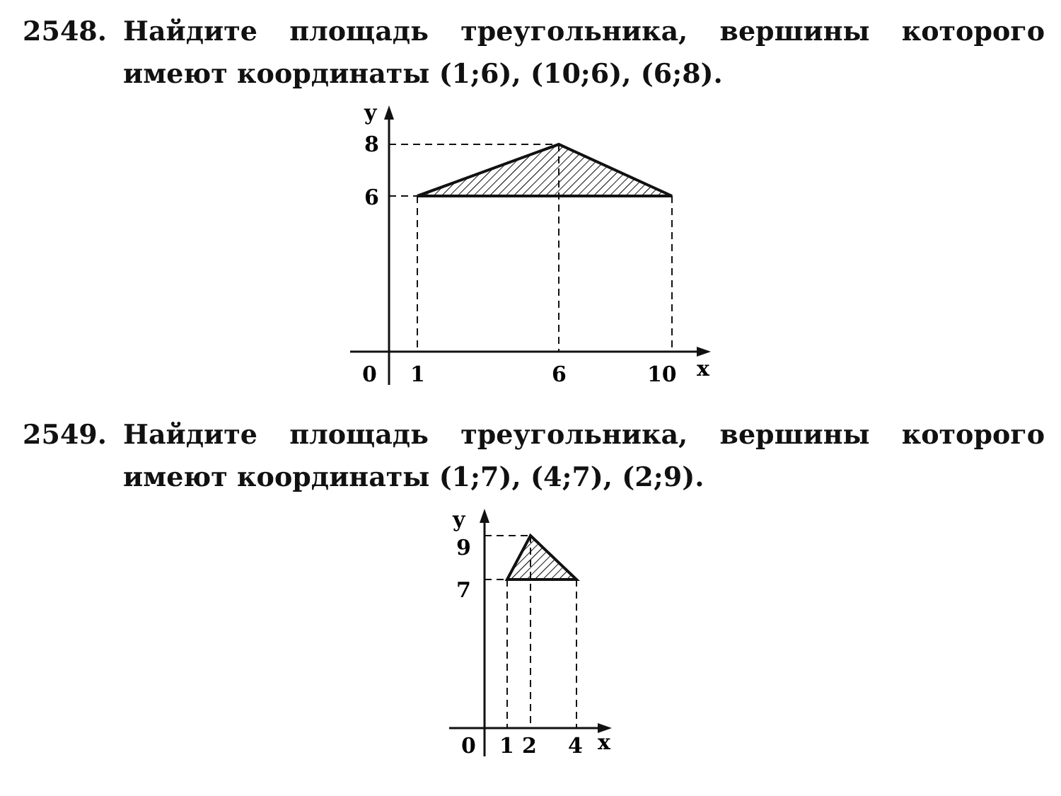2548. Найдите площадь треугольника, вершины которого имеют координаты (1;6), (10;6), (6;8).
y
8
6
0
1
6
10
x
2549. Найдите площадь треугольника, вершины которого имеют координаты (1;7), (4;7), (2;9).
y
9
7
0
1
2
4
x